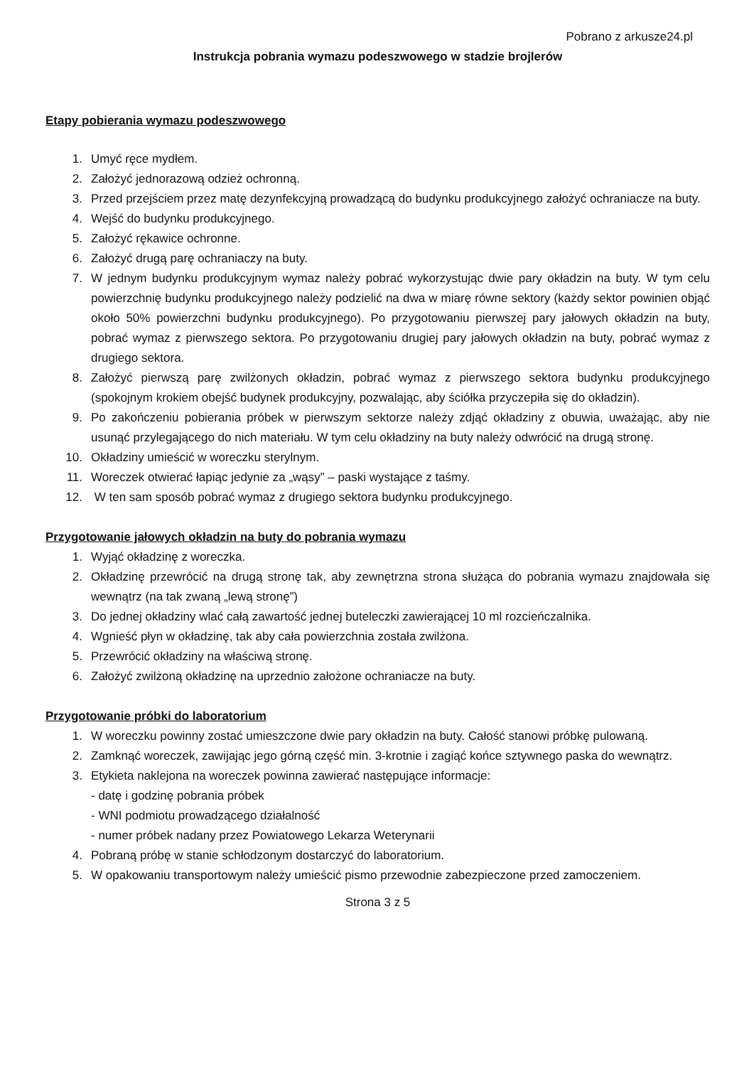Pobrano z arkusze24.pl
Instrukcja pobrania wymazu podeszwowego w stadzie brojlerów
Etapy pobierania wymazu podeszwowego
1. Umyć ręce mydłem.
2. Założyć jednorazową odzież ochronną.
3. Przed przejściem przez matę dezynfekcyjną prowadzącą do budynku produkcyjnego założyć ochraniacze na buty.
4. Wejść do budynku produkcyjnego.
5. Założyć rękawice ochronne.
6. Założyć drugą parę ochraniaczy na buty.
7. W jednym budynku produkcyjnym wymaz należy pobrać wykorzystując dwie pary okładzin na buty. W tym celu powierzchnię budynku produkcyjnego należy podzielić na dwa w miarę równe sektory (każdy sektor powinien objąć około 50% powierzchni budynku produkcyjnego). Po przygotowaniu pierwszej pary jałowych okładzin na buty, pobrać wymaz z pierwszego sektora. Po przygotowaniu drugiej pary jałowych okładzin na buty, pobrać wymaz z drugiego sektora.
8. Założyć pierwszą parę zwilżonych okładzin, pobrać wymaz z pierwszego sektora budynku produkcyjnego (spokojnym krokiem obejść budynek produkcyjny, pozwalając, aby ściółka przyczepiła się do okładzin).
9. Po zakończeniu pobierania próbek w pierwszym sektorze należy zdjąć okładziny z obuwia, uważając, aby nie usunąć przylegającego do nich materiału. W tym celu okładziny na buty należy odwrócić na drugą stronę.
10. Okładziny umieścić w woreczku sterylnym.
11. Woreczek otwierać łapiąc jedynie za „wąsy” – paski wystające z taśmy.
12. W ten sam sposób pobrać wymaz z drugiego sektora budynku produkcyjnego.
Przygotowanie jałowych okładzin na buty do pobrania wymazu
1. Wyjąć okładzinę z woreczka.
2. Okładzinę przewrócić na drugą stronę tak, aby zewnętrzna strona służąca do pobrania wymazu znajdowała się wewnątrz (na tak zwaną „lewą stronę”)
3. Do jednej okładziny wlać całą zawartość jednej buteleczki zawierającej 10 ml rozcieńczalnika.
4. Wgnieść płyn w okładzinę, tak aby cała powierzchnia została zwilżona.
5. Przewrócić okładziny na właściwą stronę.
6. Założyć zwilżoną okładzinę na uprzednio założone ochraniacze na buty.
Przygotowanie próbki do laboratorium
1. W woreczku powinny zostać umieszczone dwie pary okładzin na buty. Całość stanowi próbkę pulowaną.
2. Zamknąć woreczek, zawijając jego górną część min. 3-krotnie i zagiąć końce sztywnego paska do wewnątrz.
3. Etykieta naklejona na woreczek powinna zawierać następujące informacje:
- datę i godzinę pobrania próbek
- WNI podmiotu prowadzącego działalność
- numer próbek nadany przez Powiatowego Lekarza Weterynarii
4. Pobraną próbę w stanie schłodzonym dostarczyć do laboratorium.
5. W opakowaniu transportowym należy umieścić pismo przewodnie zabezpieczone przed zamoczeniem.
Strona 3 z 5